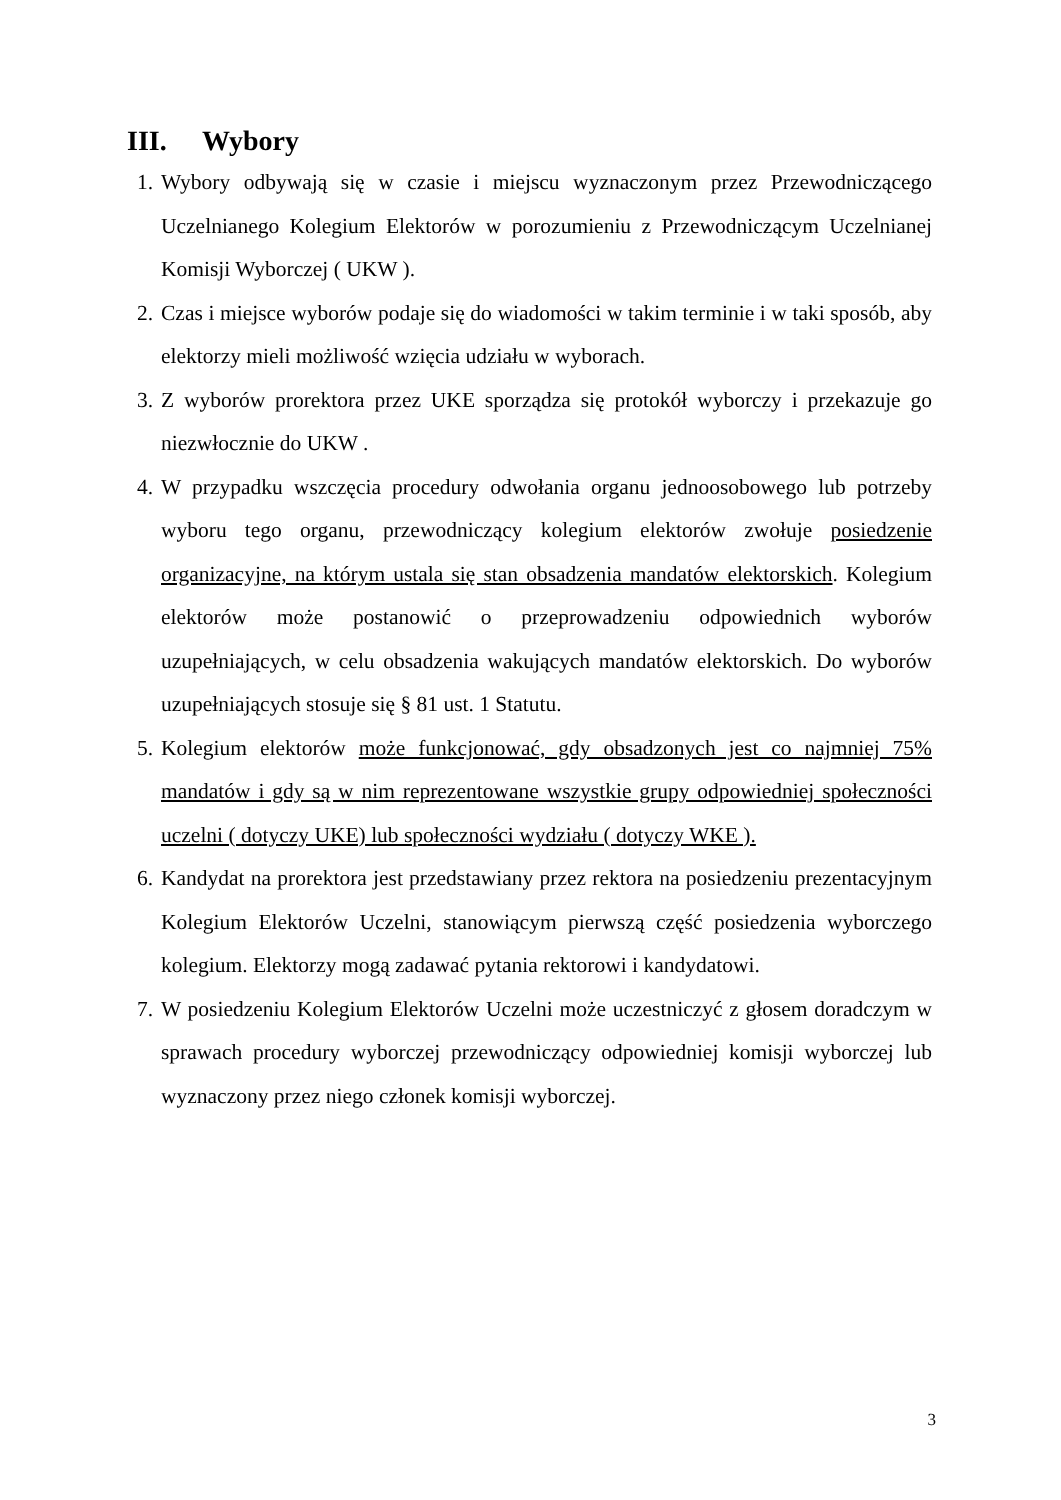III. Wybory
1. Wybory odbywają się w czasie i miejscu wyznaczonym przez Przewodniczącego Uczelnianego Kolegium Elektorów w porozumieniu z Przewodniczącym Uczelnianej Komisji Wyborczej ( UKW ).
2. Czas i miejsce wyborów podaje się do wiadomości w takim terminie i w taki sposób, aby elektorzy mieli możliwość wzięcia udziału w wyborach.
3. Z wyborów prorektora przez UKE sporządza się protokół wyborczy i przekazuje go niezwłocznie do UKW .
4. W przypadku wszczęcia procedury odwołania organu jednoosobowego lub potrzeby wyboru tego organu, przewodniczący kolegium elektorów zwołuje posiedzenie organizacyjne, na którym ustala się stan obsadzenia mandatów elektorskich. Kolegium elektorów może postanowić o przeprowadzeniu odpowiednich wyborów uzupełniających, w celu obsadzenia wakujących mandatów elektorskich. Do wyborów uzupełniających stosuje się § 81 ust. 1 Statutu.
5. Kolegium elektorów może funkcjonować, gdy obsadzonych jest co najmniej 75% mandatów i gdy są w nim reprezentowane wszystkie grupy odpowiedniej społeczności uczelni ( dotyczy UKE) lub społeczności wydziału ( dotyczy WKE ).
6. Kandydat na prorektora jest przedstawiany przez rektora na posiedzeniu prezentacyjnym Kolegium Elektorów Uczelni, stanowiącym pierwszą część posiedzenia wyborczego kolegium. Elektorzy mogą zadawać pytania rektorowi i kandydatowi.
7. W posiedzeniu Kolegium Elektorów Uczelni może uczestniczyć z głosem doradczym w sprawach procedury wyborczej przewodniczący odpowiedniej komisji wyborczej lub wyznaczony przez niego członek komisji wyborczej.
3